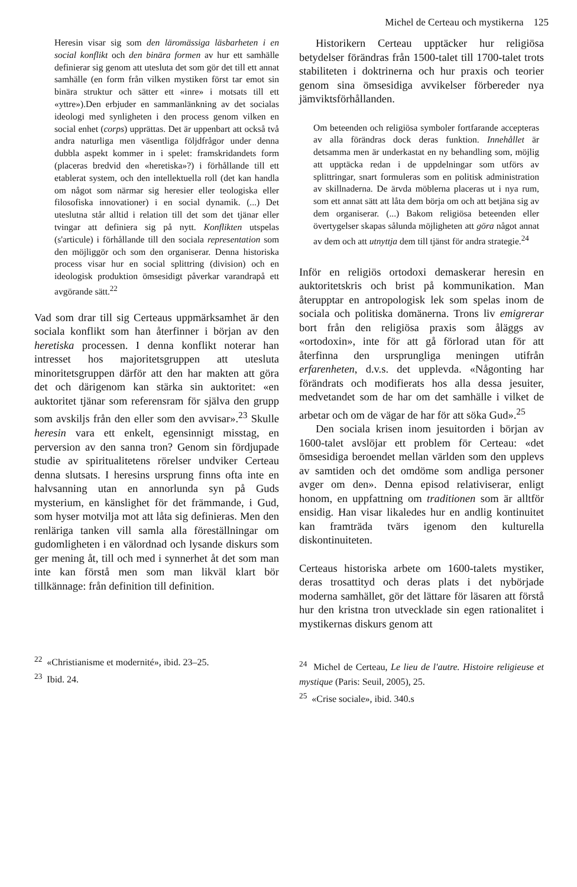Michel de Certeau och mystikerna 125
Heresin visar sig som den läromässiga läsbarheten i en social konflikt och den binära formen av hur ett samhälle definierar sig genom att utesluta det som gör det till ett annat samhälle (en form från vilken mystiken först tar emot sin binära struktur och sätter ett «inre» i motsats till ett «yttre»).Den erbjuder en sammanlänkning av det socialas ideologi med synligheten i den process genom vilken en social enhet (corps) upprättas. Det är uppenbart att också två andra naturliga men väsentliga följdfrågor under denna dubbla aspekt kommer in i spelet: framskridandets form (placeras bredvid den «heretiska»?) i förhållande till ett etablerat system, och den intellektuella roll (det kan handla om något som närmar sig heresier eller teologiska eller filosofiska innovationer) i en social dynamik. (...) Det uteslutna står alltid i relation till det som det tjänar eller tvingar att definiera sig på nytt. Konflikten utspelas (s'articule) i förhållande till den sociala representation som den möjliggör och som den organiserar. Denna historiska process visar hur en social splittring (division) och en ideologisk produktion ömsesidigt påverkar varandrapå ett avgörande sätt.<sup>22</sup>
Vad som drar till sig Certeaus uppmärksamhet är den sociala konflikt som han återfinner i början av den heretiska processen. I denna konflikt noterar han intresset hos majoritetsgruppen att utesluta minoritetsgruppen därför att den har makten att göra det och därigenom kan stärka sin auktoritet: «en auktoritet tjänar som referensram för själva den grupp som avskiljs från den eller som den avvisar».<sup>23</sup> Skulle heresin vara ett enkelt, egensinnigt misstag, en perversion av den sanna tron? Genom sin fördjupade studie av spiritualitetens rörelser undviker Certeau denna slutsats. I heresins ursprung finns ofta inte en halvsanning utan en annorlunda syn på Guds mysterium, en känslighet för det främmande, i Gud, som hyser motvilja mot att låta sig definieras. Men den renläriga tanken vill samla alla föreställningar om gudomligheten i en välordnad och lysande diskurs som ger mening åt, till och med i synnerhet åt det som man inte kan förstå men som man likväl klart bör tillkännage: från definition till definition.
<sup>22</sup> «Christianisme et modernité», ibid. 23–25.
<sup>23</sup> Ibid. 24.
Historikern Certeau upptäcker hur religiösa betydelser förändras från 1500-talet till 1700-talet trots stabiliteten i doktrinerna och hur praxis och teorier genom sina ömsesidiga avvikelser förbereder nya jämviktsförhållanden.
Om beteenden och religiösa symboler fortfarande accepteras av alla förändras dock deras funktion. Innehållet är detsamma men är underkastat en ny behandling som, möjlig att upptäcka redan i de uppdelningar som utförs av splittringar, snart formuleras som en politisk administration av skillnaderna. De ärvda möblerna placeras ut i nya rum, som ett annat sätt att låta dem börja om och att betjäna sig av dem organiserar. (...) Bakom religiösa beteenden eller övertygelser skapas sålunda möjligheten att göra något annat av dem och att utnyttja dem till tjänst för andra strategie.<sup>24</sup>
Inför en religiös ortodoxi demaskerar heresin en auktoritetskris och brist på kommunikation. Man återupptar en antropologisk lek som spelas inom de sociala och politiska domänerna. Trons liv emigrerar bort från den religiösa praxis som åläggs av «ortodoxin», inte för att gå förlorad utan för att återfinna den ursprungliga meningen utifrån erfarenheten, d.v.s. det upplevda. «Någonting har förändrats och modifierats hos alla dessa jesuiter, medvetandet som de har om det samhälle i vilket de arbetar och om de vägar de har för att söka Gud».<sup>25</sup>
Den sociala krisen inom jesuitorden i början av 1600-talet avslöjar ett problem för Certeau: «det ömsesidiga beroendet mellan världen som den upplevs av samtiden och det omdöme som andliga personer avger om den». Denna episod relativiserar, enligt honom, en uppfattning om traditionen som är alltför ensidig. Han visar likaledes hur en andlig kontinuitet kan framträda tvärs igenom den kulturella diskontinuiteten.
Certeaus historiska arbete om 1600-talets mystiker, deras trosattityd och deras plats i det nybörjade moderna samhället, gör det lättare för läsaren att förstå hur den kristna tron utvecklade sin egen rationalitet i mystikernas diskurs genom att
<sup>24</sup> Michel de Certeau, Le lieu de l'autre. Histoire religieuse et mystique (Paris: Seuil, 2005), 25.
<sup>25</sup> «Crise sociale», ibid. 340.s